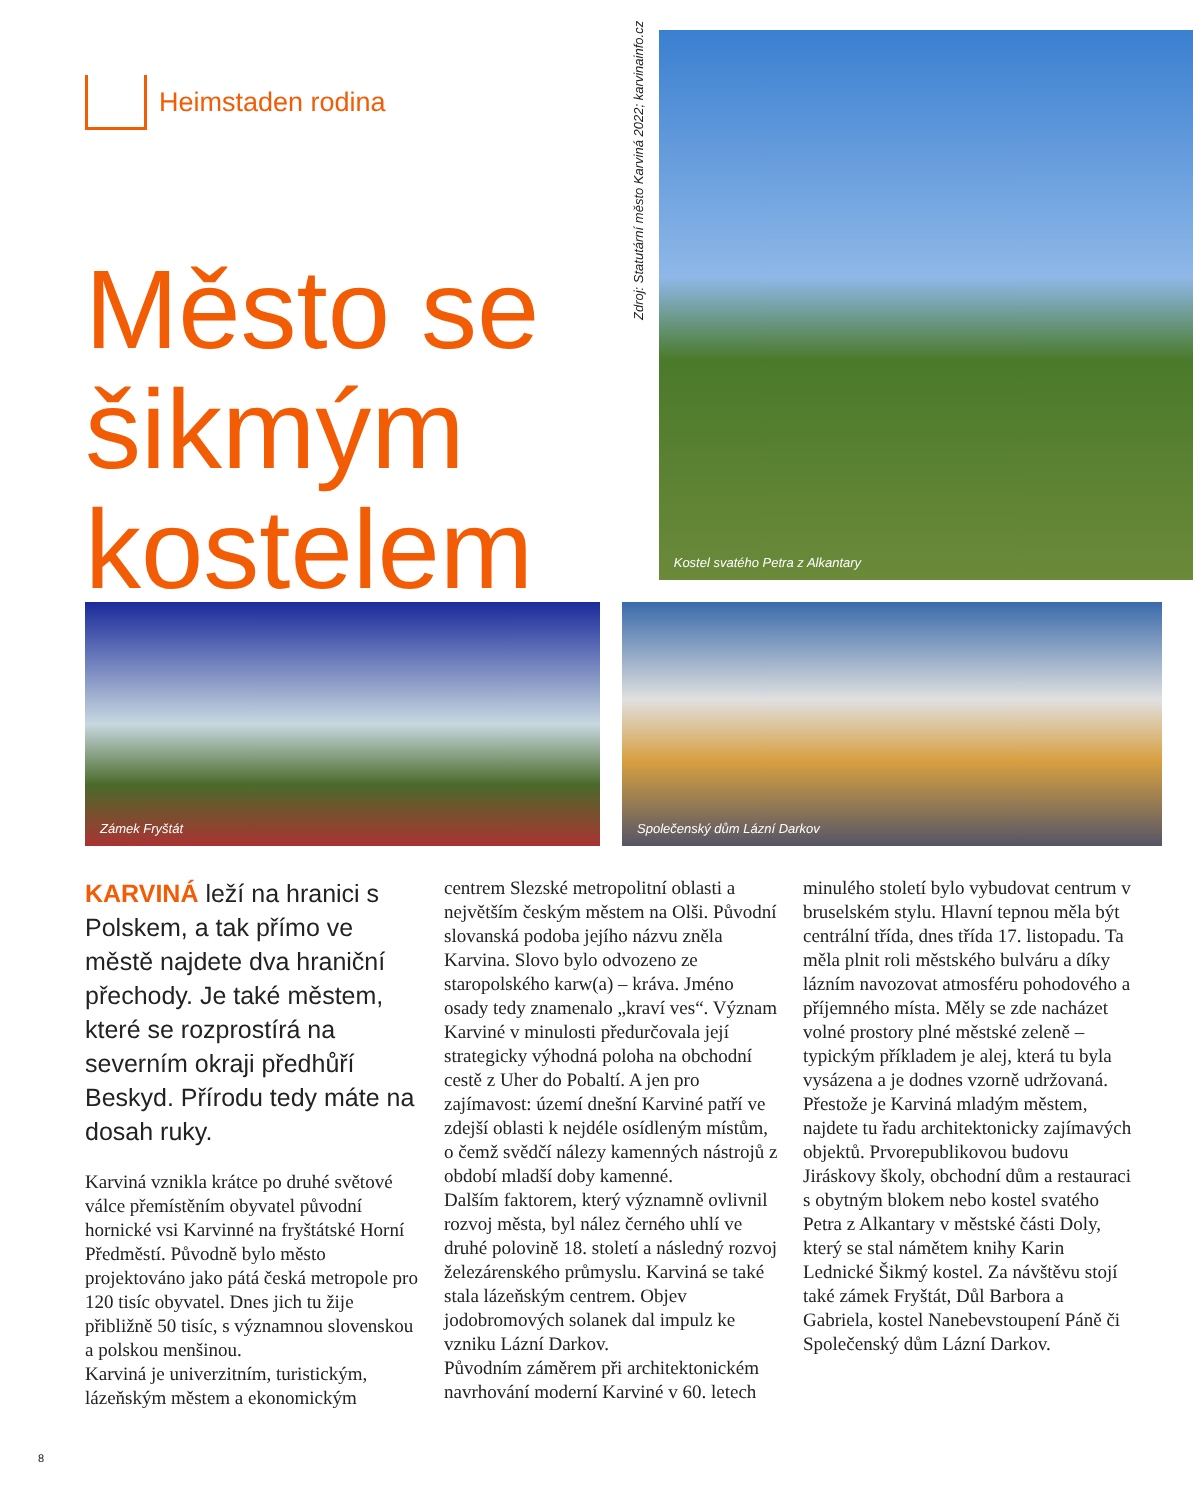Heimstaden rodina
Město se šikmým kostelem
Zdroj: Statutární město Karviná 2022; karvinainfo.cz
Kostel svatého Petra z Alkantary
Zámek Fryštát
Společenský dům Lázní Darkov
KARVINÁ leží na hranici s Polskem, a tak přímo ve městě najdete dva hraniční přechody. Je také městem, které se rozprostírá na severním okraji předhůří Beskyd. Přírodu tedy máte na dosah ruky.
Karviná vznikla krátce po druhé světové válce přemístěním obyvatel původní hornické vsi Karvinné na fryštátské Horní Předměstí. Původně bylo město projektováno jako pátá česká metropole pro 120 tisíc obyvatel. Dnes jich tu žije přibližně 50 tisíc, s významnou slovenskou a polskou menšinou.
Karviná je univerzitním, turistickým, lázeňským městem a ekonomickým
centrem Slezské metropolitní oblasti a největším českým městem na Olši. Původní slovanská podoba jejího názvu zněla Karvina. Slovo bylo odvozeno ze staropolského karw(a) – kráva. Jméno osady tedy znamenalo „kraví ves“. Význam Karviné v minulosti předurčovala její strategicky výhodná poloha na obchodní cestě z Uher do Pobaltí. A jen pro zajímavost: území dnešní Karviné patří ve zdejší oblasti k nejdéle osídleným místům, o čemž svědčí nálezy kamenných nástrojů z období mladší doby kamenné.
Dalším faktorem, který významně ovlivnil rozvoj města, byl nález černého uhlí ve druhé polovině 18. století a následný rozvoj železárenského průmyslu. Karviná se také stala lázeňským centrem. Objev jodobromových solanek dal impulz ke vzniku Lázní Darkov.
Původním záměrem při architektonickém navrhování moderní Karviné v 60. letech
minulého století bylo vybudovat centrum v bruselském stylu. Hlavní tepnou měla být centrální třída, dnes třída 17. listopadu. Ta měla plnit roli městského bulváru a díky lázním navozovat atmosféru pohodového a příjemného místa. Měly se zde nacházet volné prostory plné městské zeleně – typickým příkladem je alej, která tu byla vysázena a je dodnes vzorně udržovaná.
Přestože je Karviná mladým městem, najdete tu řadu architektonicky zajímavých objektů. Prvorepublikovou budovu Jiráskovy školy, obchodní dům a restauraci s obytným blokem nebo kostel svatého Petra z Alkantary v městské části Doly, který se stal námětem knihy Karin Lednické Šikmý kostel. Za návštěvu stojí také zámek Fryštát, Důl Barbora a Gabriela, kostel Nanebevstoupení Páně či Společenský dům Lázní Darkov.
8